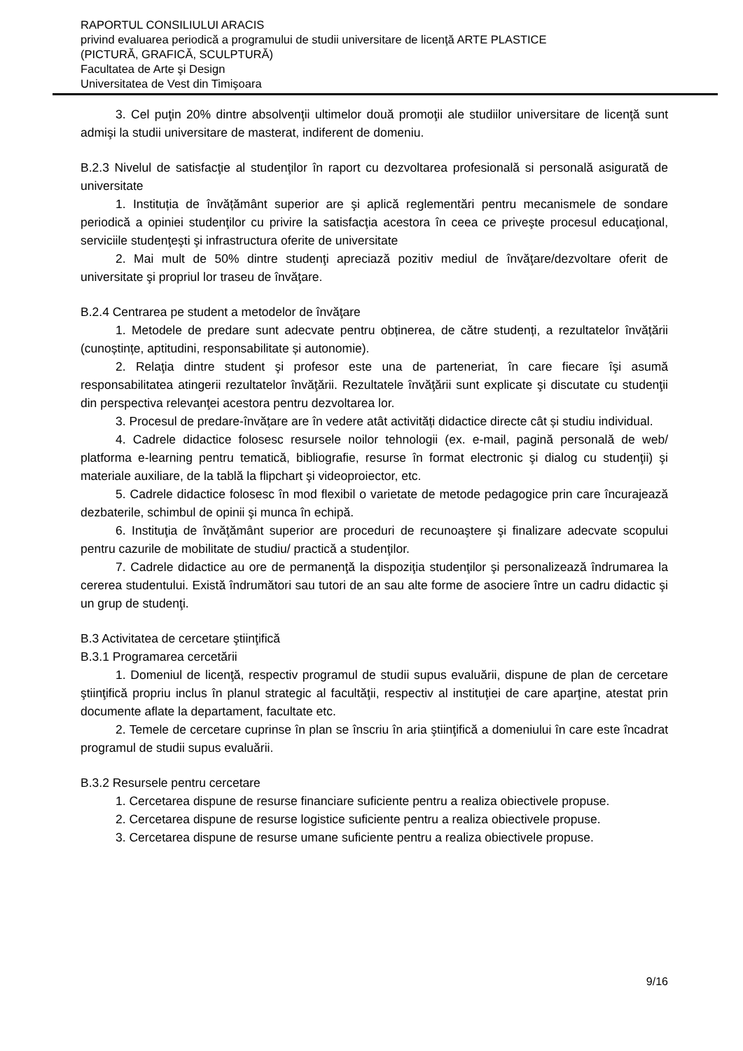RAPORTUL CONSILIULUI ARACIS
privind evaluarea periodică a programului de studii universitare de licenţă ARTE PLASTICE
(PICTURĂ, GRAFICĂ, SCULPTURĂ)
Facultatea de Arte şi Design
Universitatea de Vest din Timişoara
3. Cel puţin 20% dintre absolvenţii ultimelor două promoţii ale studiilor universitare de licenţă sunt admişi la studii universitare de masterat, indiferent de domeniu.
B.2.3 Nivelul de satisfacţie al studenţilor în raport cu dezvoltarea profesională si personală asigurată de universitate
1. Instituția de învățământ superior are şi aplică reglementări pentru mecanismele de sondare periodică a opiniei studenţilor cu privire la satisfacţia acestora în ceea ce priveşte procesul educaţional, serviciile studenţeşti şi infrastructura oferite de universitate
2. Mai mult de 50% dintre studenţi apreciază pozitiv mediul de învăţare/dezvoltare oferit de universitate şi propriul lor traseu de învăţare.
B.2.4 Centrarea pe student a metodelor de învăţare
1. Metodele de predare sunt adecvate pentru obținerea, de către studenți, a rezultatelor învățării (cunoștințe, aptitudini, responsabilitate și autonomie).
2. Relaţia dintre student şi profesor este una de parteneriat, în care fiecare îşi asumă responsabilitatea atingerii rezultatelor învăţării. Rezultatele învăţării sunt explicate şi discutate cu studenţii din perspectiva relevanţei acestora pentru dezvoltarea lor.
3. Procesul de predare-învățare are în vedere atât activități didactice directe cât și studiu individual.
4. Cadrele didactice folosesc resursele noilor tehnologii (ex. e-mail, pagină personală de web/ platforma e-learning pentru tematică, bibliografie, resurse în format electronic şi dialog cu studenţii) şi materiale auxiliare, de la tablă la flipchart şi videoproiector, etc.
5. Cadrele didactice folosesc în mod flexibil o varietate de metode pedagogice prin care încurajează dezbaterile, schimbul de opinii şi munca în echipă.
6. Instituţia de învăţământ superior are proceduri de recunoaştere şi finalizare adecvate scopului pentru cazurile de mobilitate de studiu/ practică a studenţilor.
7. Cadrele didactice au ore de permanenţă la dispoziţia studenţilor şi personalizează îndrumarea la cererea studentului. Există îndrumători sau tutori de an sau alte forme de asociere între un cadru didactic şi un grup de studenţi.
B.3 Activitatea de cercetare ştiinţifică
B.3.1 Programarea cercetării
1. Domeniul de licenţă, respectiv programul de studii supus evaluării, dispune de plan de cercetare ştiinţifică propriu inclus în planul strategic al facultăţii, respectiv al instituţiei de care aparţine, atestat prin documente aflate la departament, facultate etc.
2. Temele de cercetare cuprinse în plan se înscriu în aria ştiinţifică a domeniului în care este încadrat programul de studii supus evaluării.
B.3.2 Resursele pentru cercetare
1. Cercetarea dispune de resurse financiare suficiente pentru a realiza obiectivele propuse.
2. Cercetarea dispune de resurse logistice suficiente pentru a realiza obiectivele propuse.
3. Cercetarea dispune de resurse umane suficiente pentru a realiza obiectivele propuse.
9/16